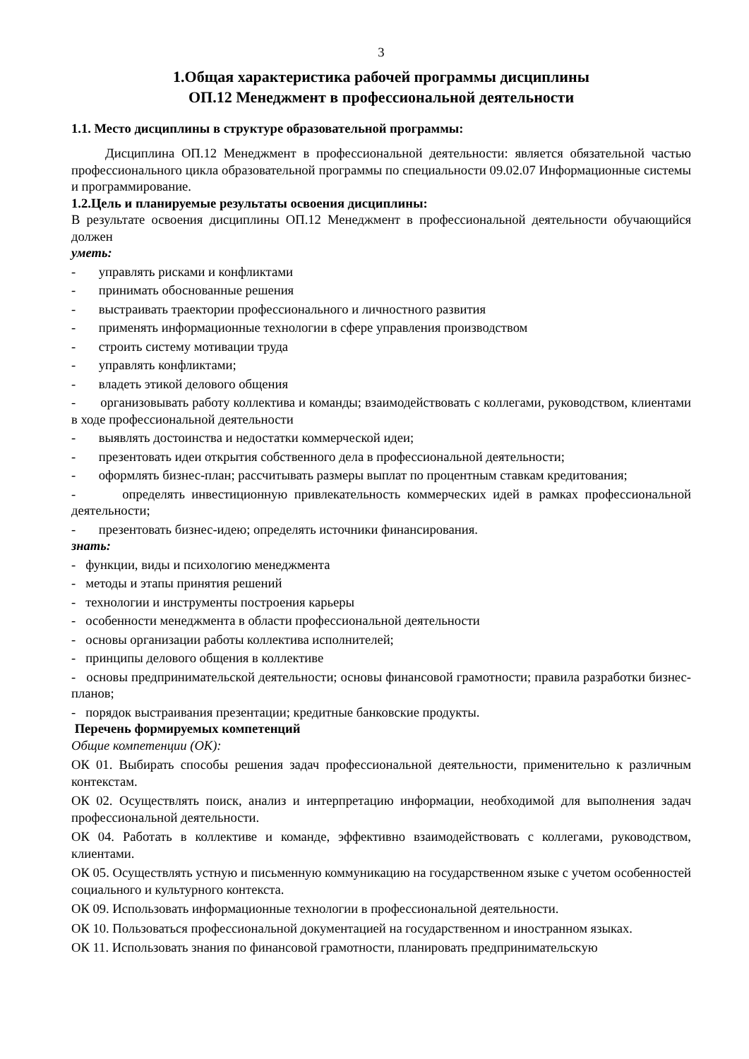3
1.Общая характеристика рабочей программы дисциплины
ОП.12 Менеджмент в профессиональной деятельности
1.1. Место дисциплины в структуре образовательной программы:
Дисциплина ОП.12 Менеджмент в профессиональной деятельности: является обязательной частью профессионального цикла образовательной программы по специальности 09.02.07 Информационные системы и программирование.
1.2.Цель и планируемые результаты освоения дисциплины:
В результате освоения дисциплины ОП.12 Менеджмент в профессиональной деятельности обучающийся должен
уметь:
- управлять рисками и конфликтами
- принимать обоснованные решения
- выстраивать траектории профессионального и личностного развития
- применять информационные технологии в сфере управления производством
- строить систему мотивации труда
- управлять конфликтами;
- владеть этикой делового общения
- организовывать работу коллектива и команды; взаимодействовать с коллегами, руководством, клиентами в ходе профессиональной деятельности
- выявлять достоинства и недостатки коммерческой идеи;
- презентовать идеи открытия собственного дела в профессиональной деятельности;
- оформлять бизнес-план; рассчитывать размеры выплат по процентным ставкам кредитования;
- определять инвестиционную привлекательность коммерческих идей в рамках профессиональной деятельности;
- презентовать бизнес-идею; определять источники финансирования.
знать:
- функции, виды и психологию менеджмента
- методы и этапы принятия решений
- технологии и инструменты построения карьеры
- особенности менеджмента в области профессиональной деятельности
- основы организации работы коллектива исполнителей;
- принципы делового общения в коллективе
- основы предпринимательской деятельности; основы финансовой грамотности; правила разработки бизнес-планов;
- порядок выстраивания презентации; кредитные банковские продукты.
Перечень формируемых компетенций
Общие компетенции (ОК):
ОК 01. Выбирать способы решения задач профессиональной деятельности, применительно к различным контекстам.
ОК 02. Осуществлять поиск, анализ и интерпретацию информации, необходимой для выполнения задач профессиональной деятельности.
ОК 04. Работать в коллективе и команде, эффективно взаимодействовать с коллегами, руководством, клиентами.
ОК 05. Осуществлять устную и письменную коммуникацию на государственном языке с учетом особенностей социального и культурного контекста.
ОК 09. Использовать информационные технологии в профессиональной деятельности.
ОК 10. Пользоваться профессиональной документацией на государственном и иностранном языках.
ОК 11. Использовать знания по финансовой грамотности, планировать предпринимательскую